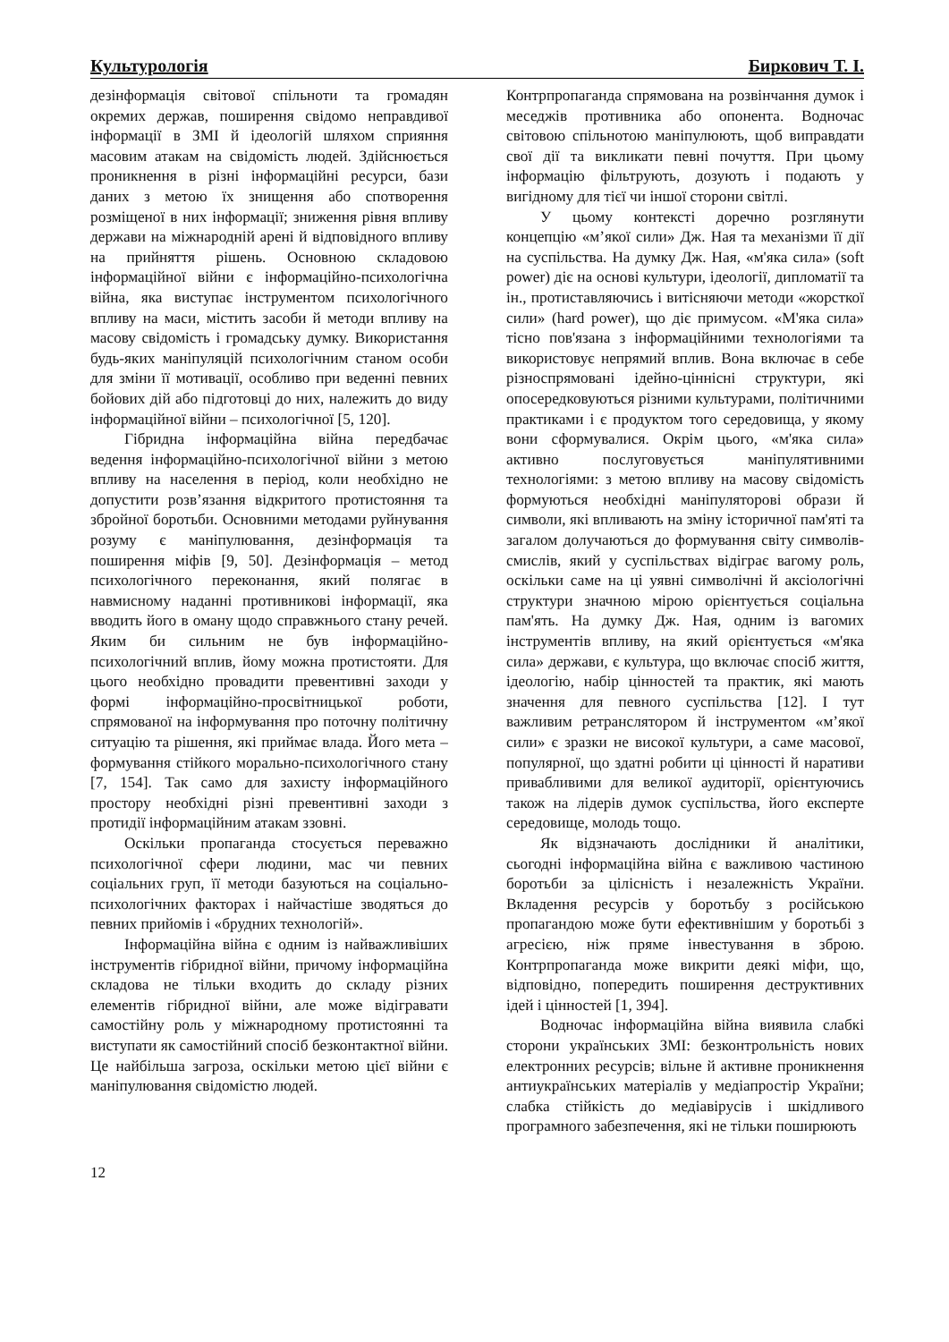Культурологія Биркович Т. І.
дезінформація світової спільноти та громадян окремих держав, поширення свідомо неправдивої інформації в ЗМІ й ідеологій шляхом сприяння масовим атакам на свідомість людей. Здійснюється проникнення в різні інформаційні ресурси, бази даних з метою їх знищення або спотворення розміщеної в них інформації; зниження рівня впливу держави на міжнародній арені й відповідного впливу на прийняття рішень. Основною складовою інформаційної війни є інформаційно-психологічна війна, яка виступає інструментом психологічного впливу на маси, містить засоби й методи впливу на масову свідомість і громадську думку. Використання будь-яких маніпуляцій психологічним станом особи для зміни її мотивації, особливо при веденні певних бойових дій або підготовці до них, належить до виду інформаційної війни – психологічної [5, 120].
Гібридна інформаційна війна передбачає ведення інформаційно-психологічної війни з метою впливу на населення в період, коли необхідно не допустити розв’язання відкритого протистояння та збройної боротьби. Основними методами руйнування розуму є маніпулювання, дезінформація та поширення міфів [9, 50]. Дезінформація – метод психологічного переконання, який полягає в навмисному наданні противникові інформації, яка вводить його в оману щодо справжнього стану речей. Яким би сильним не був інформаційно-психологічний вплив, йому можна протистояти. Для цього необхідно провадити превентивні заходи у формі інформаційно-просвітницької роботи, спрямованої на інформування про поточну політичну ситуацію та рішення, які приймає влада. Його мета – формування стійкого морально-психологічного стану [7, 154]. Так само для захисту інформаційного простору необхідні різні превентивні заходи з протидії інформаційним атакам ззовні.
Оскільки пропаганда стосується переважно психологічної сфери людини, мас чи певних соціальних груп, її методи базуються на соціально-психологічних факторах і найчастіше зводяться до певних прийомів і «брудних технологій».
Інформаційна війна є одним із найважливіших інструментів гібридної війни, причому інформаційна складова не тільки входить до складу різних елементів гібридної війни, але може відігравати самостійну роль у міжнародному протистоянні та виступати як самостійний спосіб безконтактної війни. Це найбільша загроза, оскільки метою цієї війни є маніпулювання свідомістю людей.
Контрпропаганда спрямована на розвінчання думок і меседжів противника або опонента. Водночас світовою спільнотою маніпулюють, щоб виправдати свої дії та викликати певні почуття. При цьому інформацію фільтрують, дозують і подають у вигідному для тієї чи іншої сторони світлі.
У цьому контексті доречно розглянути концепцію «м’якої сили» Дж. Ная та механізми її дії на суспільства. На думку Дж. Ная, «м'яка сила» (soft power) діє на основі культури, ідеології, дипломатії та ін., протиставляючись і витісняючи методи «жорсткої сили» (hard power), що діє примусом. «М'яка сила» тісно пов'язана з інформаційними технологіями та використовує непрямий вплив. Вона включає в себе різноспрямовані ідейно-ціннісні структури, які опосередковуються різними культурами, політичними практиками і є продуктом того середовища, у якому вони сформувалися. Окрім цього, «м'яка сила» активно послуговується маніпулятивними технологіями: з метою впливу на масову свідомість формуються необхідні маніпуляторові образи й символи, які впливають на зміну історичної пам'яті та загалом долучаються до формування світу символів-смислів, який у суспільствах відіграє вагому роль, оскільки саме на ці уявні символічні й аксіологічні структури значною мірою орієнтується соціальна пам'ять. На думку Дж. Ная, одним із вагомих інструментів впливу, на який орієнтується «м'яка сила» держави, є культура, що включає спосіб життя, ідеологію, набір цінностей та практик, які мають значення для певного суспільства [12]. І тут важливим ретранслятором й інструментом «м’якої сили» є зразки не високої культури, а саме масової, популярної, що здатні робити ці цінності й наративи привабливими для великої аудиторії, орієнтуючись також на лідерів думок суспільства, його експерте середовище, молодь тощо.
Як відзначають дослідники й аналітики, сьогодні інформаційна війна є важливою частиною боротьби за цілісність і незалежність України. Вкладення ресурсів у боротьбу з російською пропагандою може бути ефективнішим у боротьбі з агресією, ніж пряме інвестування в зброю. Контрпропаганда може викрити деякі міфи, що, відповідно, попередить поширення деструктивних ідей і цінностей [1, 394].
Водночас інформаційна війна виявила слабкі сторони українських ЗМІ: безконтрольність нових електронних ресурсів; вільне й активне проникнення антиукраїнських матеріалів у медіапростір України; слабка стійкість до медіавірусів і шкідливого програмного забезпечення, які не тільки поширюють
12